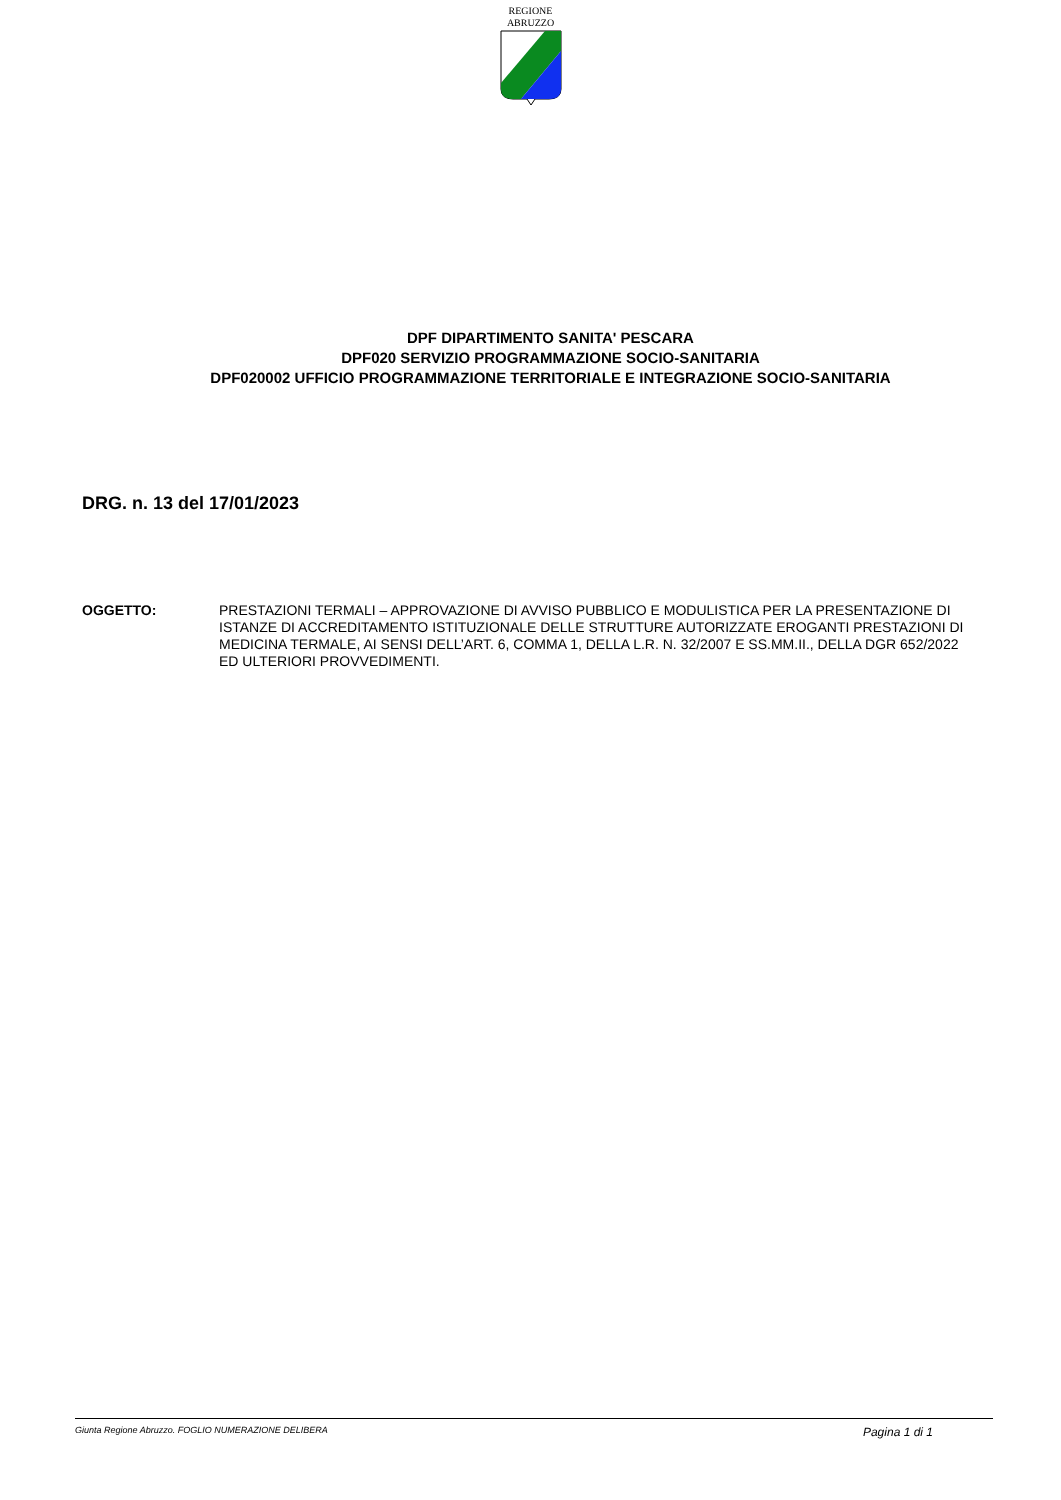REGIONE
ABRUZZO
DPF DIPARTIMENTO SANITA' PESCARA
DPF020 SERVIZIO PROGRAMMAZIONE SOCIO-SANITARIA
DPF020002 UFFICIO PROGRAMMAZIONE TERRITORIALE E INTEGRAZIONE SOCIO-SANITARIA
DRG. n. 13 del 17/01/2023
OGGETTO: PRESTAZIONI TERMALI – APPROVAZIONE DI AVVISO PUBBLICO E MODULISTICA PER LA PRESENTAZIONE DI ISTANZE DI ACCREDITAMENTO ISTITUZIONALE DELLE STRUTTURE AUTORIZZATE EROGANTI PRESTAZIONI DI MEDICINA TERMALE, AI SENSI DELL’ART. 6, COMMA 1, DELLA L.R. N. 32/2007 E SS.MM.II., DELLA DGR 652/2022 ED ULTERIORI PROVVEDIMENTI.
Giunta Regione Abruzzo. FOGLIO NUMERAZIONE DELIBERA Pagina 1 di 1